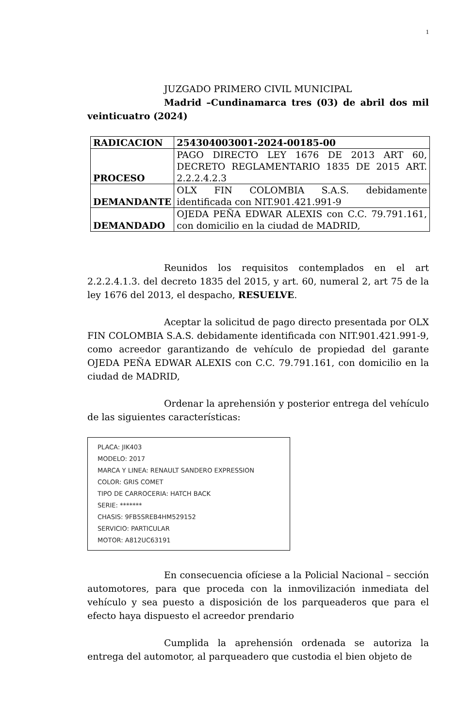1
JUZGADO PRIMERO CIVIL MUNICIPAL
Madrid –Cundinamarca tres (03) de abril dos mil veinticuatro (2024)
| RADICACION | 254304003001-2024-00185-00 |
| PROCESO | PAGO DIRECTO LEY 1676 DE 2013 ART 60, DECRETO REGLAMENTARIO 1835 DE 2015 ART. 2.2.2.4.2.3 |
| DEMANDANTE | OLX FIN COLOMBIA S.A.S. debidamente identificada con NIT.901.421.991-9 |
| DEMANDADO | OJEDA PEÑA EDWAR ALEXIS con C.C. 79.791.161, con domicilio en la ciudad de MADRID, |
Reunidos los requisitos contemplados en el art 2.2.2.4.1.3. del decreto 1835 del 2015, y art. 60, numeral 2, art 75 de la ley 1676 del 2013, el despacho, RESUELVE.
Aceptar la solicitud de pago directo presentada por OLX FIN COLOMBIA S.A.S. debidamente identificada con NIT.901.421.991-9, como acreedor garantizando de vehículo de propiedad del garante OJEDA PEÑA EDWAR ALEXIS con C.C. 79.791.161, con domicilio en la ciudad de MADRID,
Ordenar la aprehensión y posterior entrega del vehículo de las siguientes características:
PLACA: JIK403
MODELO: 2017
MARCA Y LINEA: RENAULT SANDERO EXPRESSION
COLOR: GRIS COMET
TIPO DE CARROCERIA: HATCH BACK
SERIE: *******
CHASIS: 9FB5SREB4HM529152
SERVICIO: PARTICULAR
MOTOR: A812UC63191
En consecuencia ofíciese a la Policial Nacional – sección automotores, para que proceda con la inmovilización inmediata del vehículo y sea puesto a disposición de los parqueaderos que para el efecto haya dispuesto el acreedor prendario
Cumplida la aprehensión ordenada se autoriza la entrega del automotor, al parqueadero que custodia el bien objeto de